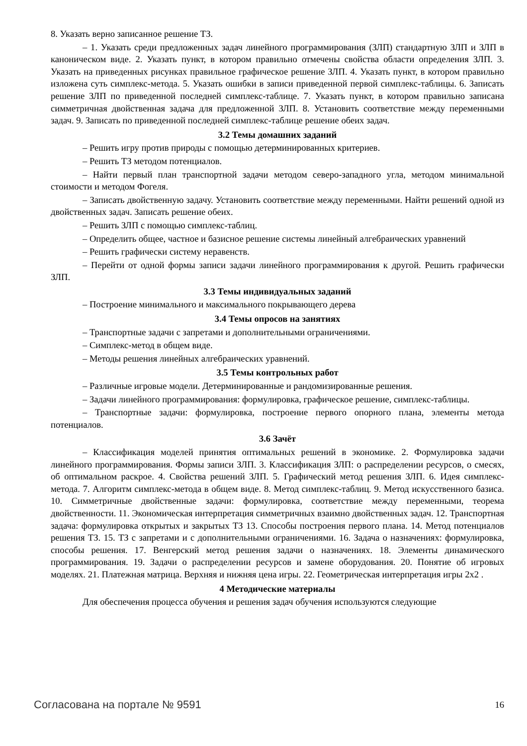8. Указать верно записанное решение ТЗ.
– 1. Указать среди предложенных задач линейного программирования (ЗЛП) стандартную ЗЛП и ЗЛП в каноническом виде. 2. Указать пункт, в котором правильно отмечены свойства области определения ЗЛП. 3. Указать на приведенных рисунках правильное графическое решение ЗЛП. 4. Указать пункт, в котором правильно изложена суть симплекс-метода. 5. Указать ошибки в записи приведенной первой симплекс-таблицы. 6. Записать решение ЗЛП по приведенной последней симплекс-таблице. 7. Указать пункт, в котором правильно записана симметричная двойственная задача для предложенной ЗЛП. 8. Установить соответствие между переменными задач. 9. Записать по приведенной последней симплекс-таблице решение обеих задач.
3.2 Темы домашних заданий
– Решить игру против природы с помощью детерминированных критериев.
– Решить ТЗ методом потенциалов.
– Найти первый план транспортной задачи методом северо-западного угла, методом минимальной стоимости и методом Фогеля.
– Записать двойственную задачу. Установить соответствие между переменными. Найти решений одной из двойственных задач. Записать решение обеих.
– Решить ЗЛП с помощью симплекс-таблиц.
– Определить общее, частное и базисное решение системы линейный алгебраических уравнений
– Решить графически систему неравенств.
– Перейти от одной формы записи задачи линейного программирования к другой. Решить графически ЗЛП.
3.3 Темы индивидуальных заданий
– Построение минимального и максимального покрывающего дерева
3.4 Темы опросов на занятиях
– Транспортные задачи с запретами и дополнительными ограничениями.
– Симплекс-метод в общем виде.
– Методы решения линейных алгебраических уравнений.
3.5 Темы контрольных работ
– Различные игровые модели. Детерминированные и рандомизированные решения.
– Задачи линейного программирования: формулировка, графическое решение, симплекс-таблицы.
– Транспортные задачи: формулировка, построение первого опорного плана, элементы метода потенциалов.
3.6 Зачёт
– Классификация моделей принятия оптимальных решений в экономике. 2. Формулировка задачи линейного программирования. Формы записи ЗЛП. 3. Классификация ЗЛП: о распределении ресурсов, о смесях, об оптимальном раскрое. 4. Свойства решений ЗЛП. 5. Графический метод решения ЗЛП. 6. Идея симплекс-метода. 7. Алгоритм симплекс-метода в общем виде. 8. Метод симплекс-таблиц. 9. Метод искусственного базиса. 10. Симметричные двойственные задачи: формулировка, соответствие между переменными, теорема двойственности. 11. Экономическая интерпретация симметричных взаимно двойственных задач. 12. Транспортная задача: формулировка открытых и закрытых ТЗ 13. Способы построения первого плана. 14. Метод потенциалов решения ТЗ. 15. ТЗ с запретами и с дополнительными ограничениями. 16. Задача о назначениях: формулировка, способы решения. 17. Венгерский метод решения задачи о назначениях. 18. Элементы динамического программирования. 19. Задачи о распределении ресурсов и замене оборудования. 20. Понятие об игровых моделях. 21. Платежная матрица. Верхняя и нижняя цена игры. 22. Геометрическая интерпретация игры 2x2 .
4 Методические материалы
Для обеспечения процесса обучения и решения задач обучения используются следующие
Согласована на портале № 9591 16